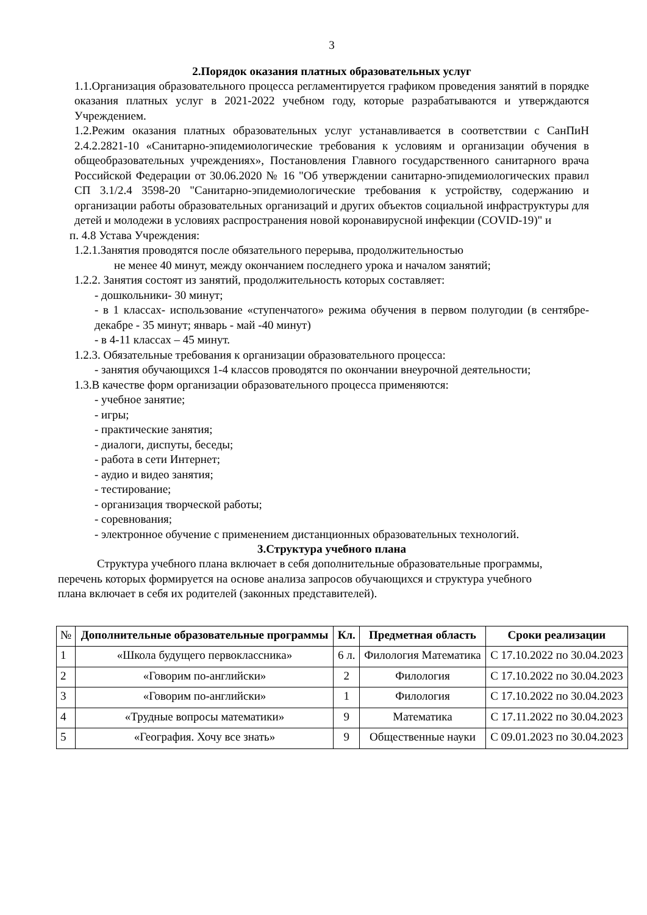3
2.Порядок оказания платных образовательных услуг
1.1.Организация образовательного процесса регламентируется графиком проведения занятий в порядке оказания платных услуг в 2021-2022 учебном году, которые разрабатываются и утверждаются Учреждением.
1.2.Режим оказания платных образовательных услуг устанавливается в соответствии с СанПиН 2.4.2.2821-10 «Санитарно-эпидемиологические требования к условиям и организации обучения в общеобразовательных учреждениях», Постановления Главного государственного санитарного врача Российской Федерации от 30.06.2020 № 16 "Об утверждении санитарно-эпидемиологических правил СП 3.1/2.4 3598-20 "Санитарно-эпидемиологические требования к устройству, содержанию и организации работы образовательных организаций и других объектов социальной инфраструктуры для детей и молодежи в условиях распространения новой коронавирусной инфекции (COVID-19)" и
п. 4.8 Устава Учреждения:
1.2.1.Занятия проводятся после обязательного перерыва, продолжительностью
не менее 40 минут, между окончанием последнего урока и началом занятий;
1.2.2. Занятия состоят из занятий, продолжительность которых составляет:
- дошкольники- 30 минут;
- в 1 классах- использование «ступенчатого» режима обучения в первом полугодии (в сентябре-декабре - 35 минут; январь - май -40 минут)
- в 4-11 классах – 45 минут.
1.2.3. Обязательные требования к организации образовательного процесса:
- занятия обучающихся 1-4 классов проводятся по окончании внеурочной деятельности;
1.3.В качестве форм организации образовательного процесса применяются:
- учебное занятие;
- игры;
- практические занятия;
- диалоги, диспуты, беседы;
- работа в сети Интернет;
- аудио и видео занятия;
- тестирование;
- организация творческой работы;
- соревнования;
- электронное обучение с применением дистанционных образовательных технологий.
3.Структура учебного плана
Структура учебного плана включает в себя дополнительные образовательные программы, перечень которых формируется на основе анализа запросов обучающихся и структура учебного плана включает в себя их родителей (законных представителей).
| № | Дополнительные образовательные программы | Кл. | Предметная область | Сроки реализации |
| --- | --- | --- | --- | --- |
| 1 | «Школа будущего первоклассника» | 6 л. | Филология Математика | С 17.10.2022 по 30.04.2023 |
| 2 | «Говорим по-английски» | 2 | Филология | С 17.10.2022 по 30.04.2023 |
| 3 | «Говорим по-английски» | 1 | Филология | С 17.10.2022 по 30.04.2023 |
| 4 | «Трудные вопросы математики» | 9 | Математика | С 17.11.2022 по 30.04.2023 |
| 5 | «География. Хочу все знать» | 9 | Общественные науки | С 09.01.2023 по 30.04.2023 |